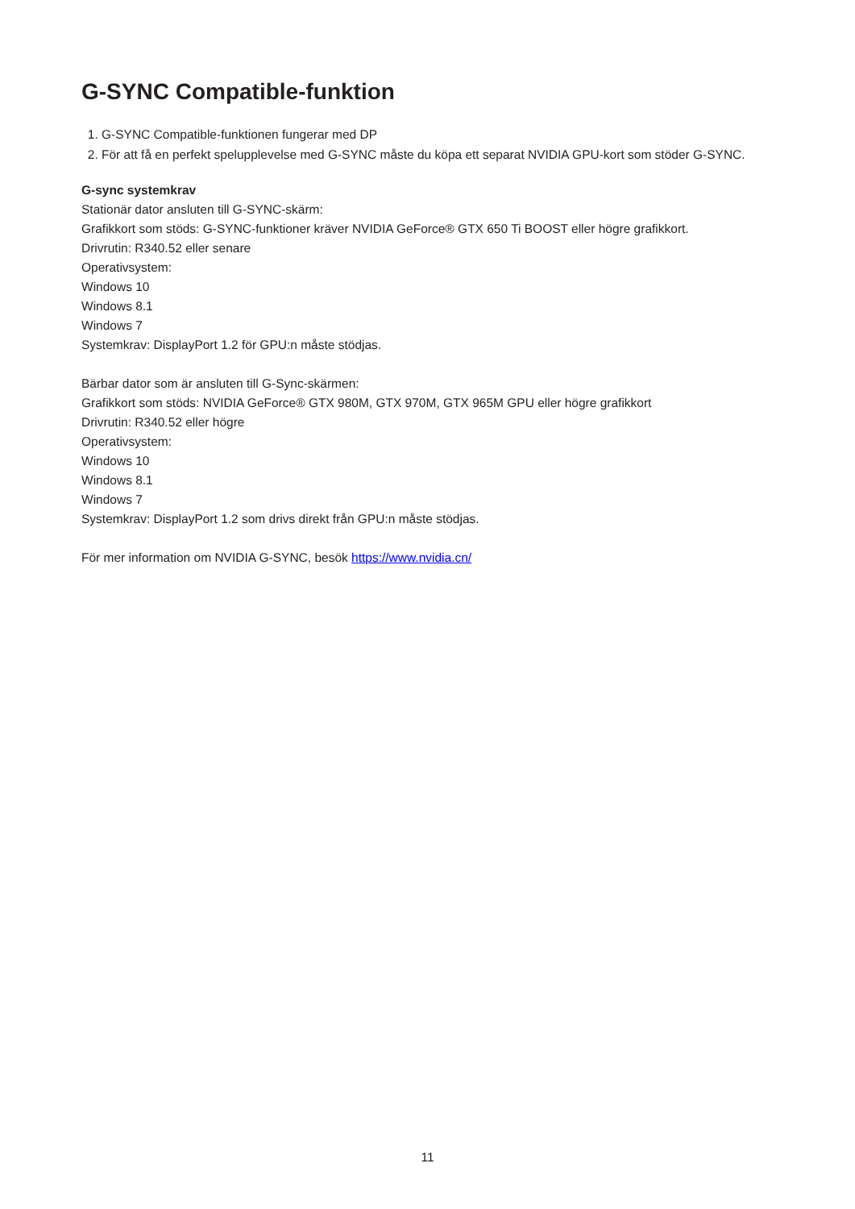G-SYNC Compatible-funktion
1. G-SYNC Compatible-funktionen fungerar med DP
2. För att få en perfekt spelupplevelse med G-SYNC måste du köpa ett separat NVIDIA GPU-kort som stöder G-SYNC.
G-sync systemkrav
Stationär dator ansluten till G-SYNC-skärm:
Grafikkort som stöds: G-SYNC-funktioner kräver NVIDIA GeForce® GTX 650 Ti BOOST eller högre grafikkort.
Drivrutin: R340.52 eller senare
Operativsystem:
Windows 10
Windows 8.1
Windows 7
Systemkrav: DisplayPort 1.2 för GPU:n måste stödjas.
Bärbar dator som är ansluten till G-Sync-skärmen:
Grafikkort som stöds: NVIDIA GeForce® GTX 980M, GTX 970M, GTX 965M GPU eller högre grafikkort
Drivrutin: R340.52 eller högre
Operativsystem:
Windows 10
Windows 8.1
Windows 7
Systemkrav: DisplayPort 1.2 som drivs direkt från GPU:n måste stödjas.
För mer information om NVIDIA G-SYNC, besök https://www.nvidia.cn/
11